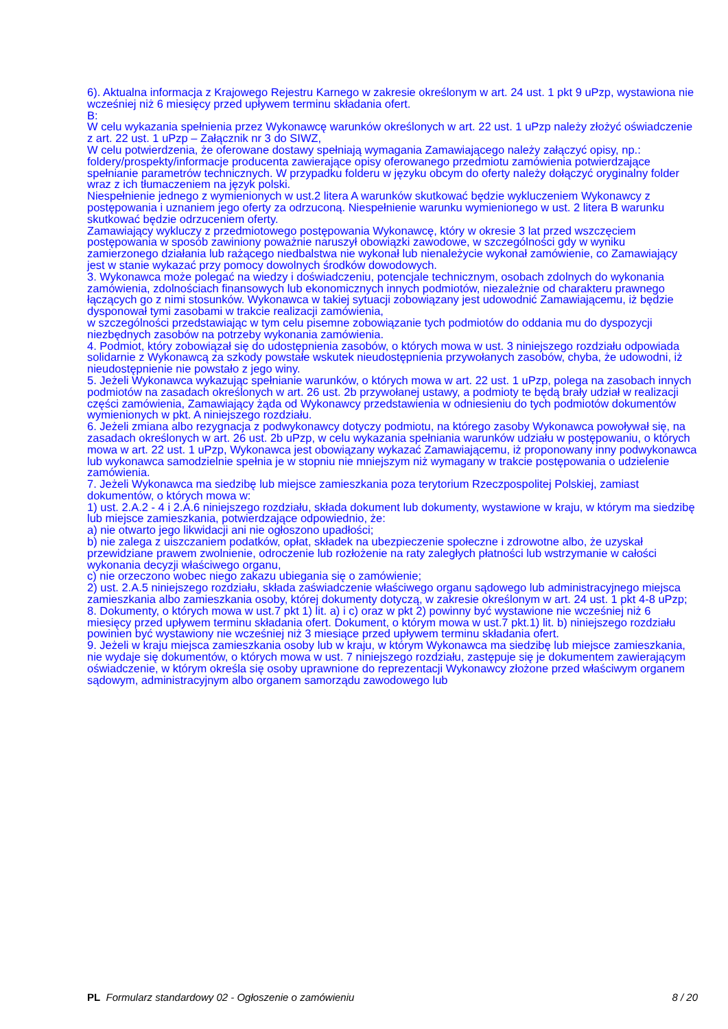6). Aktualna informacja z Krajowego Rejestru Karnego w zakresie określonym w art. 24 ust. 1 pkt 9 uPzp, wystawiona nie wcześniej niż 6 miesięcy przed upływem terminu składania ofert.
B:
W celu wykazania spełnienia przez Wykonawcę warunków określonych w art. 22 ust. 1 uPzp należy złożyć oświadczenie z art. 22 ust. 1 uPzp – Załącznik nr 3 do SIWZ,
W celu potwierdzenia, że oferowane dostawy spełniają wymagania Zamawiającego należy załączyć opisy, np.: foldery/prospekty/informacje producenta zawierające opisy oferowanego przedmiotu zamówienia potwierdzające spełnianie parametrów technicznych. W przypadku folderu w języku obcym do oferty należy dołączyć oryginalny folder wraz z ich tłumaczeniem na język polski.
Niespełnienie jednego z wymienionych w ust.2 litera A warunków skutkować będzie wykluczeniem Wykonawcy z postępowania i uznaniem jego oferty za odrzuconą. Niespełnienie warunku wymienionego w ust. 2 litera B warunku skutkować będzie odrzuceniem oferty.
Zamawiający wykluczy z przedmiotowego postępowania Wykonawcę, który w okresie 3 lat przed wszczęciem postępowania w sposób zawiniony poważnie naruszył obowiązki zawodowe, w szczególności gdy w wyniku zamierzonego działania lub rażącego niedbalstwa nie wykonał lub nienależycie wykonał zamówienie, co Zamawiający jest w stanie wykazać przy pomocy dowolnych środków dowodowych.
3. Wykonawca może polegać na wiedzy i doświadczeniu, potencjale technicznym, osobach zdolnych do wykonania zamówienia, zdolnościach finansowych lub ekonomicznych innych podmiotów, niezależnie od charakteru prawnego łączących go z nimi stosunków. Wykonawca w takiej sytuacji zobowiązany jest udowodnić Zamawiającemu, iż będzie dysponował tymi zasobami w trakcie realizacji zamówienia,
w szczególności przedstawiając w tym celu pisemne zobowiązanie tych podmiotów do oddania mu do dyspozycji niezbędnych zasobów na potrzeby wykonania zamówienia.
4. Podmiot, który zobowiązał się do udostępnienia zasobów, o których mowa w ust. 3 niniejszego rozdziału odpowiada solidarnie z Wykonawcą za szkody powstałe wskutek nieudostępnienia przywołanych zasobów, chyba, że udowodni, iż nieudostępnienie nie powstało z jego winy.
5. Jeżeli Wykonawca wykazując spełnianie warunków, o których mowa w art. 22 ust. 1 uPzp, polega na zasobach innych podmiotów na zasadach określonych w art. 26 ust. 2b przywołanej ustawy, a podmioty te będą brały udział w realizacji części zamówienia, Zamawiający żąda od Wykonawcy przedstawienia w odniesieniu do tych podmiotów dokumentów wymienionych w pkt. A niniejszego rozdziału.
6. Jeżeli zmiana albo rezygnacja z podwykonawcy dotyczy podmiotu, na którego zasoby Wykonawca powoływał się, na zasadach określonych w art. 26 ust. 2b uPzp, w celu wykazania spełniania warunków udziału w postępowaniu, o których mowa w art. 22 ust. 1 uPzp, Wykonawca jest obowiązany wykazać Zamawiającemu, iż proponowany inny podwykonawca lub wykonawca samodzielnie spełnia je w stopniu nie mniejszym niż wymagany w trakcie postępowania o udzielenie zamówienia.
7. Jeżeli Wykonawca ma siedzibę lub miejsce zamieszkania poza terytorium Rzeczpospolitej Polskiej, zamiast dokumentów, o których mowa w:
1) ust. 2.A.2 - 4 i 2.A.6 niniejszego rozdziału, składa dokument lub dokumenty, wystawione w kraju, w którym ma siedzibę lub miejsce zamieszkania, potwierdzające odpowiednio, że:
a) nie otwarto jego likwidacji ani nie ogłoszono upadłości;
b) nie zalega z uiszczaniem podatków, opłat, składek na ubezpieczenie społeczne i zdrowotne albo, że uzyskał przewidziane prawem zwolnienie, odroczenie lub rozłożenie na raty zaległych płatności lub wstrzymanie w całości wykonania decyzji właściwego organu,
c) nie orzeczono wobec niego zakazu ubiegania się o zamówienie;
2) ust. 2.A.5 niniejszego rozdziału, składa zaświadczenie właściwego organu sądowego lub administracyjnego miejsca zamieszkania albo zamieszkania osoby, której dokumenty dotyczą, w zakresie określonym w art. 24 ust. 1 pkt 4-8 uPzp;
8. Dokumenty, o których mowa w ust.7 pkt 1) lit. a) i c) oraz w pkt 2) powinny być wystawione nie wcześniej niż 6 miesięcy przed upływem terminu składania ofert. Dokument, o którym mowa w ust.7 pkt.1) lit. b) niniejszego rozdziału powinien być wystawiony nie wcześniej niż 3 miesiące przed upływem terminu składania ofert.
9. Jeżeli w kraju miejsca zamieszkania osoby lub w kraju, w którym Wykonawca ma siedzibę lub miejsce zamieszkania, nie wydaje się dokumentów, o których mowa w ust. 7 niniejszego rozdziału, zastępuje się je dokumentem zawierającym oświadczenie, w którym określa się osoby uprawnione do reprezentacji Wykonawcy złożone przed właściwym organem sądowym, administracyjnym albo organem samorządu zawodowego lub
PL Formularz standardowy 02 - Ogłoszenie o zamówieniu 8 / 20